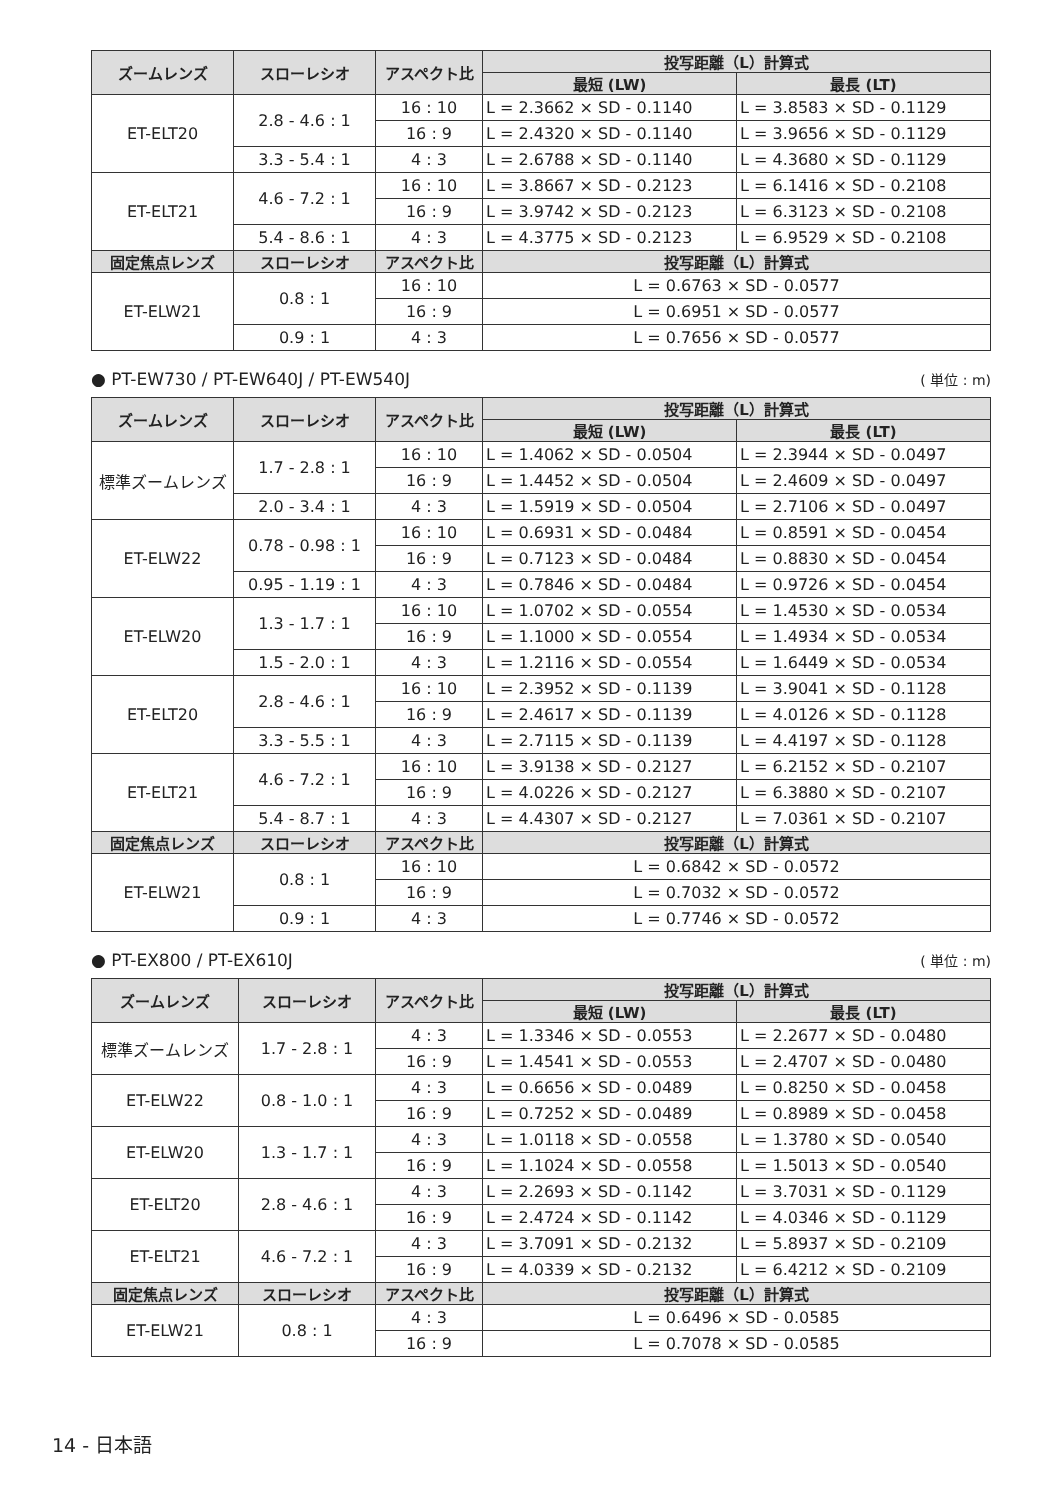| ズームレンズ | スローレシオ | アスペクト比 | 投写距離（L）計算式 | |
| --- | --- | --- | --- | --- |
| | | | 最短 (LW) | 最長 (LT) |
| ET-ELT20 | 2.8 - 4.6 : 1 | 16 : 10 | L = 2.3662 × SD - 0.1140 | L = 3.8583 × SD - 0.1129 |
| | | 16 : 9 | L = 2.4320 × SD - 0.1140 | L = 3.9656 × SD - 0.1129 |
| | 3.3 - 5.4 : 1 | 4 : 3 | L = 2.6788 × SD - 0.1140 | L = 4.3680 × SD - 0.1129 |
| ET-ELT21 | 4.6 - 7.2 : 1 | 16 : 10 | L = 3.8667 × SD - 0.2123 | L = 6.1416 × SD - 0.2108 |
| | | 16 : 9 | L = 3.9742 × SD - 0.2123 | L = 6.3123 × SD - 0.2108 |
| | 5.4 - 8.6 : 1 | 4 : 3 | L = 4.3775 × SD - 0.2123 | L = 6.9529 × SD - 0.2108 |
| 固定焦点レンズ | スローレシオ | アスペクト比 | 投写距離（L）計算式 | |
| ET-ELW21 | 0.8 : 1 | 16 : 10 | L = 0.6763 × SD - 0.0577 | |
| | | 16 : 9 | L = 0.6951 × SD - 0.0577 | |
| | 0.9 : 1 | 4 : 3 | L = 0.7656 × SD - 0.0577 | |
● PT-EW730 / PT-EW640J / PT-EW540J ( 単位 : m)
| ズームレンズ | スローレシオ | アスペクト比 | 投写距離（L）計算式 | |
| --- | --- | --- | --- | --- |
| | | | 最短 (LW) | 最長 (LT) |
| 標準ズームレンズ | 1.7 - 2.8 : 1 | 16 : 10 | L = 1.4062 × SD - 0.0504 | L = 2.3944 × SD - 0.0497 |
| | | 16 : 9 | L = 1.4452 × SD - 0.0504 | L = 2.4609 × SD - 0.0497 |
| | 2.0 - 3.4 : 1 | 4 : 3 | L = 1.5919 × SD - 0.0504 | L = 2.7106 × SD - 0.0497 |
| ET-ELW22 | 0.78 - 0.98 : 1 | 16 : 10 | L = 0.6931 × SD - 0.0484 | L = 0.8591 × SD - 0.0454 |
| | | 16 : 9 | L = 0.7123 × SD - 0.0484 | L = 0.8830 × SD - 0.0454 |
| | 0.95 - 1.19 : 1 | 4 : 3 | L = 0.7846 × SD - 0.0484 | L = 0.9726 × SD - 0.0454 |
| ET-ELW20 | 1.3 - 1.7 : 1 | 16 : 10 | L = 1.0702 × SD - 0.0554 | L = 1.4530 × SD - 0.0534 |
| | | 16 : 9 | L = 1.1000 × SD - 0.0554 | L = 1.4934 × SD - 0.0534 |
| | 1.5 - 2.0 : 1 | 4 : 3 | L = 1.2116 × SD - 0.0554 | L = 1.6449 × SD - 0.0534 |
| ET-ELT20 | 2.8 - 4.6 : 1 | 16 : 10 | L = 2.3952 × SD - 0.1139 | L = 3.9041 × SD - 0.1128 |
| | | 16 : 9 | L = 2.4617 × SD - 0.1139 | L = 4.0126 × SD - 0.1128 |
| | 3.3 - 5.5 : 1 | 4 : 3 | L = 2.7115 × SD - 0.1139 | L = 4.4197 × SD - 0.1128 |
| ET-ELT21 | 4.6 - 7.2 : 1 | 16 : 10 | L = 3.9138 × SD - 0.2127 | L = 6.2152 × SD - 0.2107 |
| | | 16 : 9 | L = 4.0226 × SD - 0.2127 | L = 6.3880 × SD - 0.2107 |
| | 5.4 - 8.7 : 1 | 4 : 3 | L = 4.4307 × SD - 0.2127 | L = 7.0361 × SD - 0.2107 |
| 固定焦点レンズ | スローレシオ | アスペクト比 | 投写距離（L）計算式 | |
| ET-ELW21 | 0.8 : 1 | 16 : 10 | L = 0.6842 × SD - 0.0572 | |
| | | 16 : 9 | L = 0.7032 × SD - 0.0572 | |
| | 0.9 : 1 | 4 : 3 | L = 0.7746 × SD - 0.0572 | |
● PT-EX800 / PT-EX610J ( 単位 : m)
| ズームレンズ | スローレシオ | アスペクト比 | 投写距離（L）計算式 | |
| --- | --- | --- | --- | --- |
| | | | 最短 (LW) | 最長 (LT) |
| 標準ズームレンズ | 1.7 - 2.8 : 1 | 4 : 3 | L = 1.3346 × SD - 0.0553 | L = 2.2677 × SD - 0.0480 |
| | | 16 : 9 | L = 1.4541 × SD - 0.0553 | L = 2.4707 × SD - 0.0480 |
| ET-ELW22 | 0.8 - 1.0 : 1 | 4 : 3 | L = 0.6656 × SD - 0.0489 | L = 0.8250 × SD - 0.0458 |
| | | 16 : 9 | L = 0.7252 × SD - 0.0489 | L = 0.8989 × SD - 0.0458 |
| ET-ELW20 | 1.3 - 1.7 : 1 | 4 : 3 | L = 1.0118 × SD - 0.0558 | L = 1.3780 × SD - 0.0540 |
| | | 16 : 9 | L = 1.1024 × SD - 0.0558 | L = 1.5013 × SD - 0.0540 |
| ET-ELT20 | 2.8 - 4.6 : 1 | 4 : 3 | L = 2.2693 × SD - 0.1142 | L = 3.7031 × SD - 0.1129 |
| | | 16 : 9 | L = 2.4724 × SD - 0.1142 | L = 4.0346 × SD - 0.1129 |
| ET-ELT21 | 4.6 - 7.2 : 1 | 4 : 3 | L = 3.7091 × SD - 0.2132 | L = 5.8937 × SD - 0.2109 |
| | | 16 : 9 | L = 4.0339 × SD - 0.2132 | L = 6.4212 × SD - 0.2109 |
| 固定焦点レンズ | スローレシオ | アスペクト比 | 投写距離（L）計算式 | |
| ET-ELW21 | 0.8 : 1 | 4 : 3 | L = 0.6496 × SD - 0.0585 | |
| | | 16 : 9 | L = 0.7078 × SD - 0.0585 | |
14 - 日本語